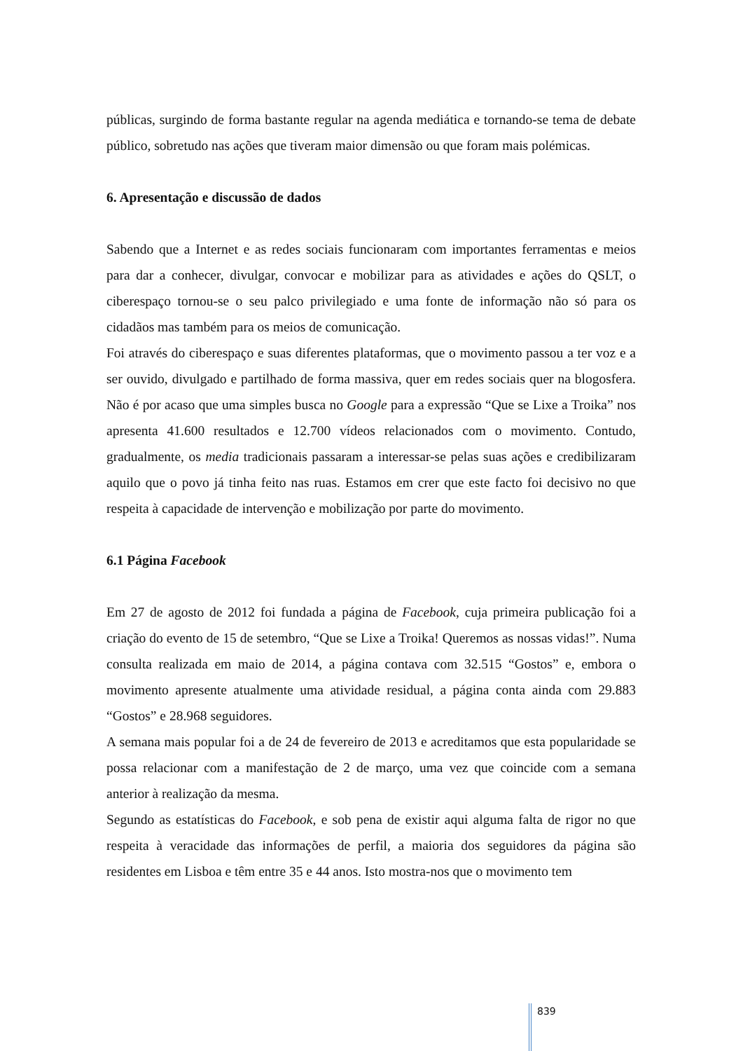públicas, surgindo de forma bastante regular na agenda mediática e tornando-se tema de debate público, sobretudo nas ações que tiveram maior dimensão ou que foram mais polémicas.
6. Apresentação e discussão de dados
Sabendo que a Internet e as redes sociais funcionaram com importantes ferramentas e meios para dar a conhecer, divulgar, convocar e mobilizar para as atividades e ações do QSLT, o ciberespaço tornou-se o seu palco privilegiado e uma fonte de informação não só para os cidadãos mas também para os meios de comunicação.
Foi através do ciberespaço e suas diferentes plataformas, que o movimento passou a ter voz e a ser ouvido, divulgado e partilhado de forma massiva, quer em redes sociais quer na blogosfera. Não é por acaso que uma simples busca no Google para a expressão “Que se Lixe a Troika” nos apresenta 41.600 resultados e 12.700 vídeos relacionados com o movimento. Contudo, gradualmente, os media tradicionais passaram a interessar-se pelas suas ações e credibilizaram aquilo que o povo já tinha feito nas ruas. Estamos em crer que este facto foi decisivo no que respeita à capacidade de intervenção e mobilização por parte do movimento.
6.1 Página Facebook
Em 27 de agosto de 2012 foi fundada a página de Facebook, cuja primeira publicação foi a criação do evento de 15 de setembro, “Que se Lixe a Troika! Queremos as nossas vidas!”. Numa consulta realizada em maio de 2014, a página contava com 32.515 “Gostos” e, embora o movimento apresente atualmente uma atividade residual, a página conta ainda com 29.883 “Gostos” e 28.968 seguidores.
A semana mais popular foi a de 24 de fevereiro de 2013 e acreditamos que esta popularidade se possa relacionar com a manifestação de 2 de março, uma vez que coincide com a semana anterior à realização da mesma.
Segundo as estatísticas do Facebook, e sob pena de existir aqui alguma falta de rigor no que respeita à veracidade das informações de perfil, a maioria dos seguidores da página são residentes em Lisboa e têm entre 35 e 44 anos. Isto mostra-nos que o movimento tem
839